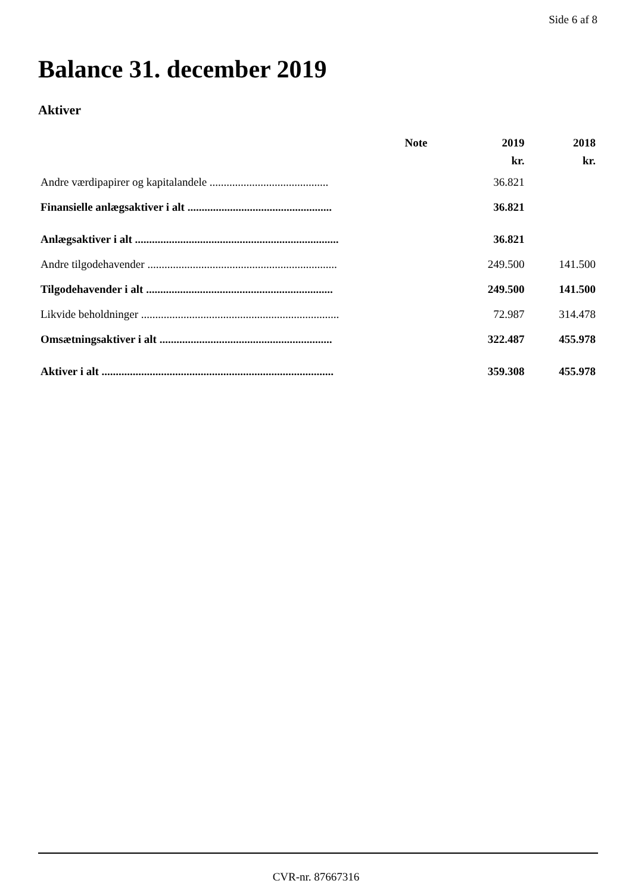Side 6 af 8
Balance 31. december 2019
Aktiver
| | Note | 2019 | 2018 |
| --- | --- | --- | --- |
| | | kr. | kr. |
| Andre værdipapirer og kapitalandele .......................................... | | 36.821 | |
| Finansielle anlægsaktiver i alt ................................................... | | 36.821 | |
| Anlægsaktiver i alt ........................................................................ | | 36.821 | |
| Andre tilgodehavender ................................................................... | | 249.500 | 141.500 |
| Tilgodehavender i alt .................................................................. | | 249.500 | 141.500 |
| Likvide beholdninger ...................................................................... | | 72.987 | 314.478 |
| Omsætningsaktiver i alt ............................................................. | | 322.487 | 455.978 |
| Aktiver i alt .................................................................................. | | 359.308 | 455.978 |
CVR-nr. 87667316